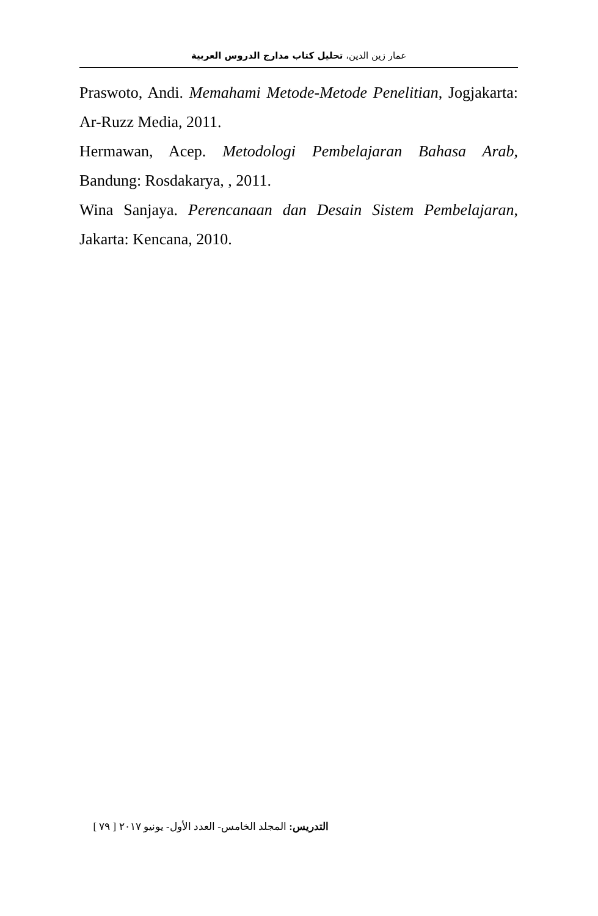عمار زين الدين، تحليل كتاب مدارج الدروس العربية
Praswoto, Andi. Memahami Metode-Metode Penelitian, Jogjakarta: Ar-Ruzz Media, 2011.
Hermawan, Acep. Metodologi Pembelajaran Bahasa Arab, Bandung: Rosdakarya, , 2011.
Wina Sanjaya. Perencanaan dan Desain Sistem Pembelajaran, Jakarta: Kencana, 2010.
التدريس: المجلد الخامس- العدد الأول- يونيو ٢٠١٧ [ ٧٩ ]